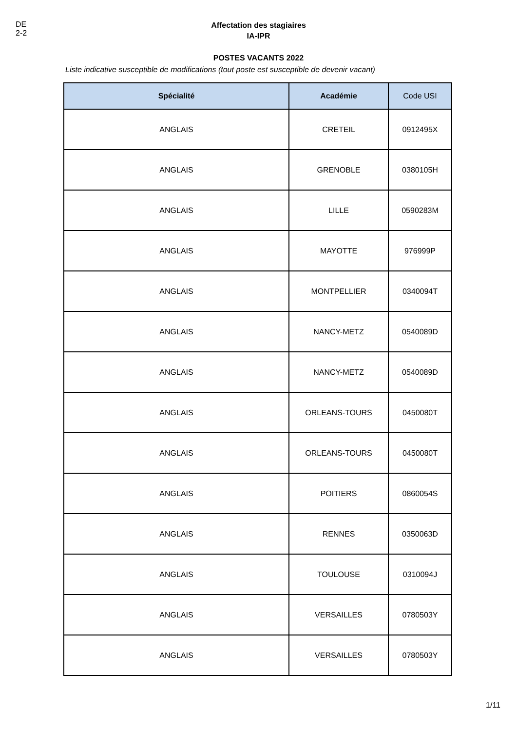DE 2-2
Affectation des stagiaires
IA-IPR
POSTES VACANTS 2022
Liste indicative susceptible de modifications (tout poste est susceptible de devenir vacant)
| Spécialité | Académie | Code USI |
| --- | --- | --- |
| ANGLAIS | CRETEIL | 0912495X |
| ANGLAIS | GRENOBLE | 0380105H |
| ANGLAIS | LILLE | 0590283M |
| ANGLAIS | MAYOTTE | 976999P |
| ANGLAIS | MONTPELLIER | 0340094T |
| ANGLAIS | NANCY-METZ | 0540089D |
| ANGLAIS | NANCY-METZ | 0540089D |
| ANGLAIS | ORLEANS-TOURS | 0450080T |
| ANGLAIS | ORLEANS-TOURS | 0450080T |
| ANGLAIS | POITIERS | 0860054S |
| ANGLAIS | RENNES | 0350063D |
| ANGLAIS | TOULOUSE | 0310094J |
| ANGLAIS | VERSAILLES | 0780503Y |
| ANGLAIS | VERSAILLES | 0780503Y |
1/11